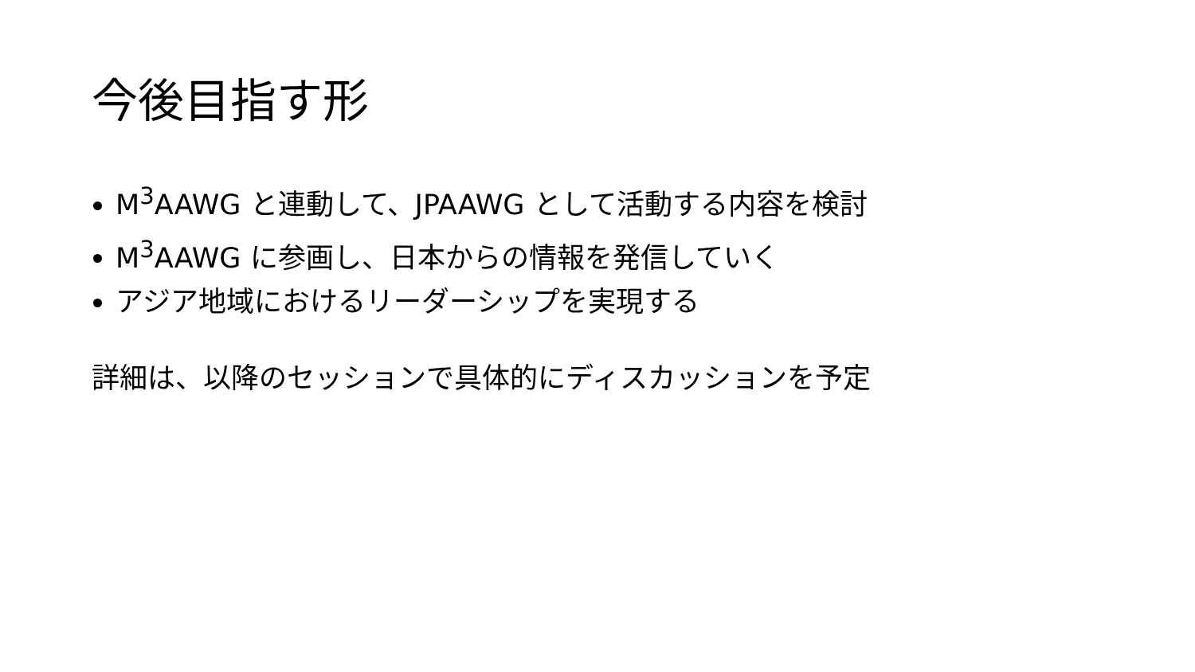今後目指す形
M<sup>3</sup>AAWG と連動して、JPAAWG として活動する内容を検討
M<sup>3</sup>AAWG に参画し、日本からの情報を発信していく
アジア地域におけるリーダーシップを実現する
詳細は、以降のセッションで具体的にディスカッションを予定